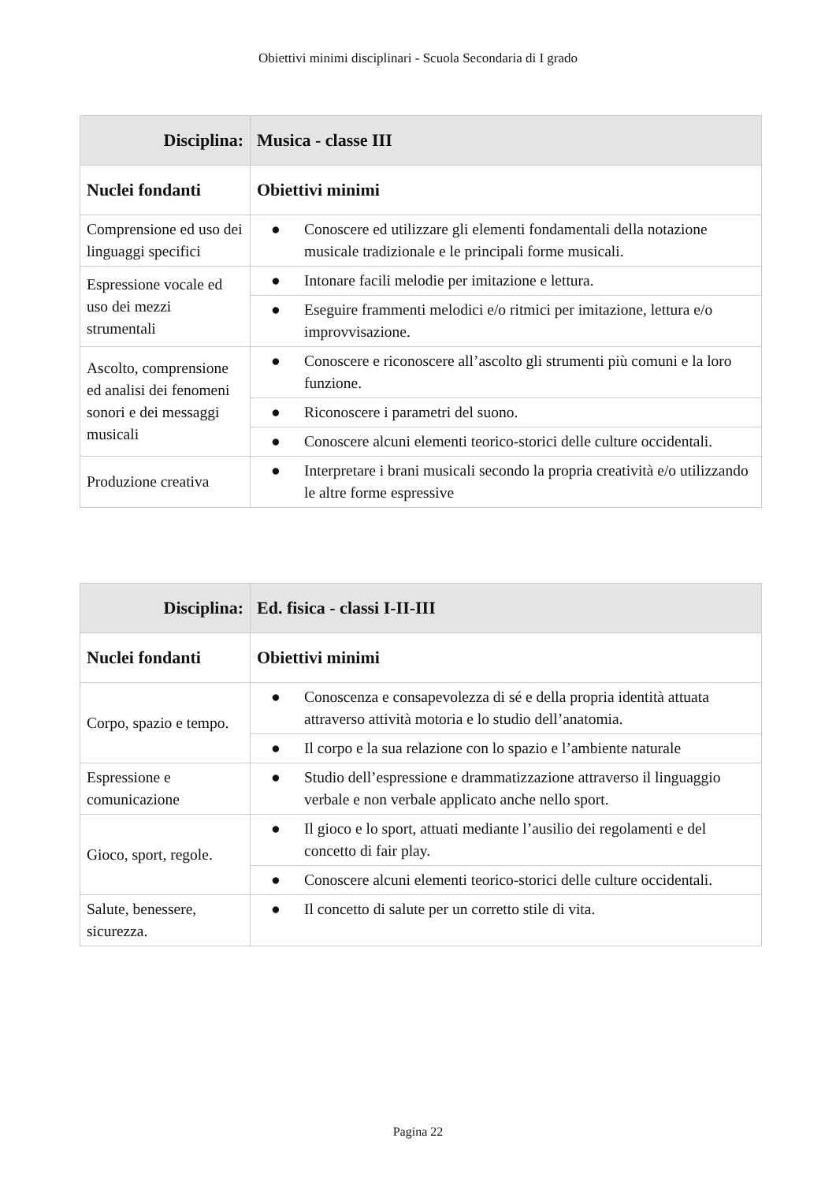Obiettivi minimi disciplinari - Scuola Secondaria di I grado
| Disciplina: | Musica - classe III |
| --- | --- |
| Nuclei fondanti | Obiettivi minimi |
| Comprensione ed uso dei linguaggi specifici | ● Conoscere ed utilizzare gli elementi fondamentali della notazione musicale tradizionale e le principali forme musicali. |
| Espressione vocale ed uso dei mezzi strumentali | ● Intonare facili melodie per imitazione e lettura. |
| | ● Eseguire frammenti melodici e/o ritmici per imitazione, lettura e/o improvvisazione. |
| Ascolto, comprensione ed analisi dei fenomeni sonori e dei messaggi musicali | ● Conoscere e riconoscere all’ascolto gli strumenti più comuni e la loro funzione. |
| | ● Riconoscere i parametri del suono. |
| | ● Conoscere alcuni elementi teorico-storici delle culture occidentali. |
| Produzione creativa | ● Interpretare i brani musicali secondo la propria creatività e/o utilizzando le altre forme espressive |
| Disciplina: | Ed. fisica - classi I-II-III |
| --- | --- |
| Nuclei fondanti | Obiettivi minimi |
| Corpo, spazio e tempo. | ● Conoscenza e consapevolezza di sé e della propria identità attuata attraverso attività motoria e lo studio dell’anatomia. |
| | ● Il corpo e la sua relazione con lo spazio e l’ambiente naturale |
| Espressione e comunicazione | ● Studio dell’espressione e drammatizzazione attraverso il linguaggio verbale e non verbale applicato anche nello sport. |
| Gioco, sport, regole. | ● Il gioco e lo sport, attuati mediante l’ausilio dei regolamenti e del concetto di fair play. |
| | ● Conoscere alcuni elementi teorico-storici delle culture occidentali. |
| Salute, benessere, sicurezza. | ● Il concetto di salute per un corretto stile di vita. |
Pagina 22